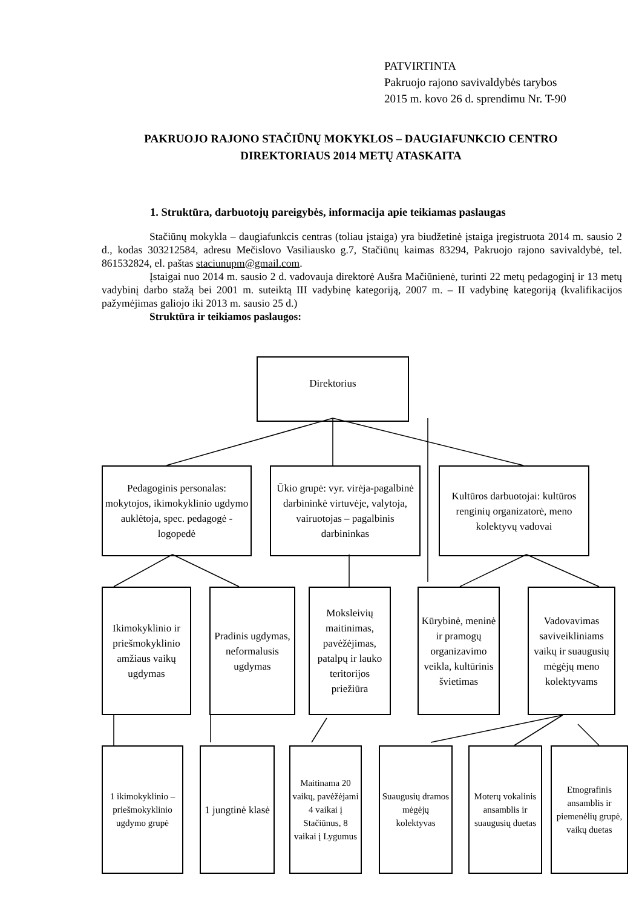PATVIRTINTA
Pakruojo rajono savivaldybės tarybos
2015 m. kovo 26 d. sprendimu Nr. T-90
PAKRUOJO RAJONO STAČIŪNŲ MOKYKLOS – DAUGIAFUNKCIO CENTRO
DIREKTORIAUS 2014 METŲ ATASKAITA
1. Struktūra, darbuotojų pareigybės, informacija apie teikiamas paslaugas
Stačiūnų mokykla – daugiafunkcis centras (toliau įstaiga) yra biudžetinė įstaiga įregistruota 2014 m. sausio 2 d., kodas 303212584, adresu Mečislovo Vasiliausko g.7, Stačiūnų kaimas 83294, Pakruojo rajono savivaldybė, tel. 861532824, el. paštas staciunupm@gmail.com.
Įstaigai nuo 2014 m. sausio 2 d. vadovauja direktorė Aušra Mačiūnienė, turinti 22 metų pedagoginį ir 13 metų vadybinį darbo stažą bei 2001 m. suteiktą III vadybinę kategoriją, 2007 m. – II vadybinę kategoriją (kvalifikacijos pažymėjimas galiojo iki 2013 m. sausio 25 d.)
Struktūra ir teikiamos paslaugos:
Direktorius
Pedagoginis personalas: mokytojos, ikimokyklinio ugdymo auklėtoja, spec. pedagogė - logopedė
Ūkio grupė: vyr. virėja-pagalbinė darbininkė virtuvėje, valytoja, vairuotojas – pagalbinis darbininkas
Kultūros darbuotojai: kultūros renginių organizatorė, meno kolektyvų vadovai
Ikimokyklinio ir priešmokyklinio amžiaus vaikų ugdymas
Pradinis ugdymas, neformalusis ugdymas
Moksleivių maitinimas, pavėžėjimas, patalpų ir lauko teritorijos priežiūra
Kūrybinė, meninė ir pramogų organizavimo veikla, kultūrinis švietimas
Vadovavimas saviveiklinia­ms vaikų ir suaugusių mėgėjų meno kolektyvams
1 ikimokyklinio – priešmokyklinio ugdymo grupė
1 jungtinė klasė
Maitinama 20 vaikų, pavėžėjami 4 vaikai į Stačiūnus, 8 vaikai į Lygumus
Suaugusių dramos mėgėjų kolektyvas
Moterų vokalinis ansamblis ir suaugusių duetas
Etnografinis ansamblis ir piemenėlių grupė, vaikų duetas